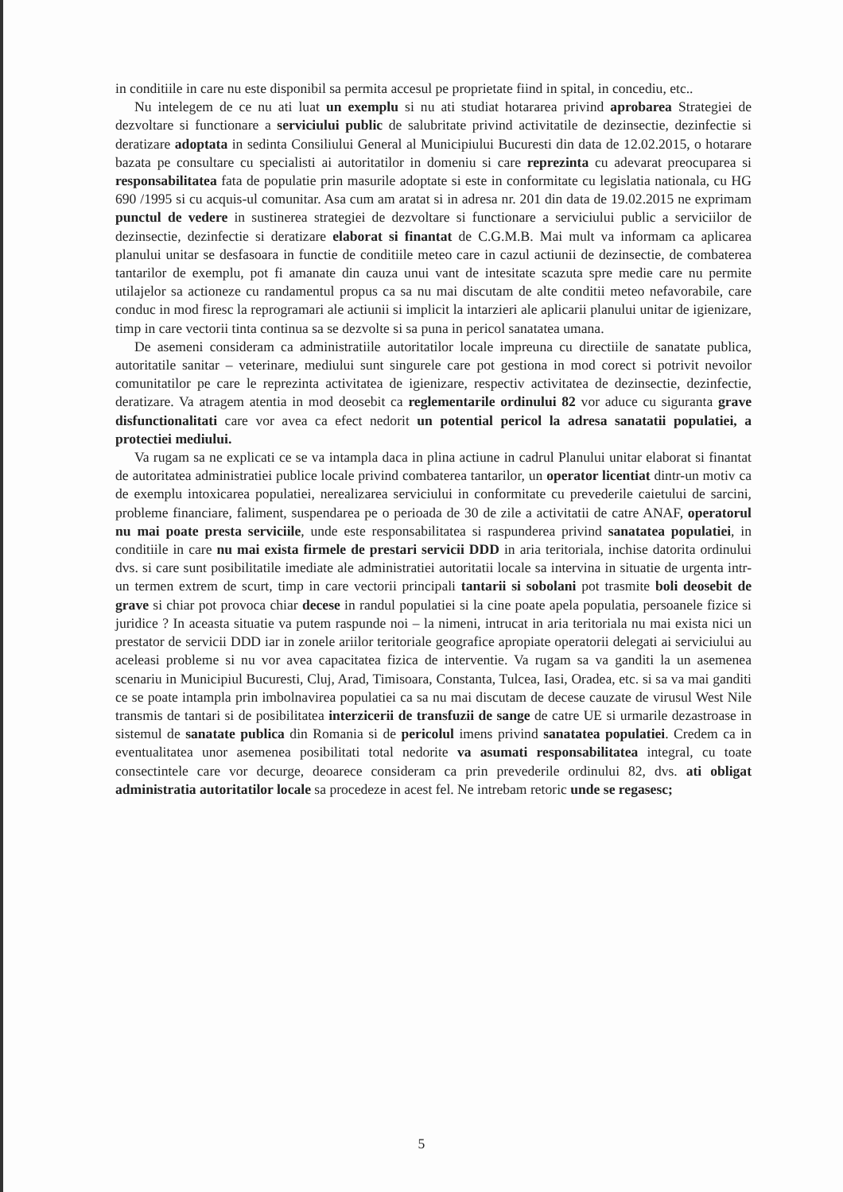in conditiile in care nu este disponibil sa permita accesul pe proprietate fiind in spital, in concediu, etc..
Nu intelegem de ce nu ati luat un exemplu si nu ati studiat hotararea privind aprobarea Strategiei de dezvoltare si functionare a serviciului public de salubritate privind activitatile de dezinsectie, dezinfectie si deratizare adoptata in sedinta Consiliului General al Municipiului Bucuresti din data de 12.02.2015, o hotarare bazata pe consultare cu specialisti ai autoritatilor in domeniu si care reprezinta cu adevarat preocuparea si responsabilitatea fata de populatie prin masurile adoptate si este in conformitate cu legislatia nationala, cu HG 690 /1995 si cu acquis-ul comunitar. Asa cum am aratat si in adresa nr. 201 din data de 19.02.2015 ne exprimam punctul de vedere in sustinerea strategiei de dezvoltare si functionare a serviciului public a serviciilor de dezinsectie, dezinfectie si deratizare elaborat si finantat de C.G.M.B. Mai mult va informam ca aplicarea planului unitar se desfasoara in functie de conditiile meteo care in cazul actiunii de dezinsectie, de combaterea tantarilor de exemplu, pot fi amanate din cauza unui vant de intesitate scazuta spre medie care nu permite utilajelor sa actioneze cu randamentul propus ca sa nu mai discutam de alte conditii meteo nefavorabile, care conduc in mod firesc la reprogramari ale actiunii si implicit la intarzieri ale aplicarii planului unitar de igienizare, timp in care vectorii tinta continua sa se dezvolte si sa puna in pericol sanatatea umana.
De asemeni consideram ca administratiile autoritatilor locale impreuna cu directiile de sanatate publica, autoritatile sanitar – veterinare, mediului sunt singurele care pot gestiona in mod corect si potrivit nevoilor comunitatilor pe care le reprezinta activitatea de igienizare, respectiv activitatea de dezinsectie, dezinfectie, deratizare. Va atragem atentia in mod deosebit ca reglementarile ordinului 82 vor aduce cu siguranta grave disfunctionalitati care vor avea ca efect nedorit un potential pericol la adresa sanatatii populatiei, a protectiei mediului.
Va rugam sa ne explicati ce se va intampla daca in plina actiune in cadrul Planului unitar elaborat si finantat de autoritatea administratiei publice locale privind combaterea tantarilor, un operator licentiat dintr-un motiv ca de exemplu intoxicarea populatiei, nerealizarea serviciului in conformitate cu prevederile caietului de sarcini, probleme financiare, faliment, suspendarea pe o perioada de 30 de zile a activitatii de catre ANAF, operatorul nu mai poate presta serviciile, unde este responsabilitatea si raspunderea privind sanatatea populatiei, in conditiile in care nu mai exista firmele de prestari servicii DDD in aria teritoriala, inchise datorita ordinului dvs. si care sunt posibilitatile imediate ale administratiei autoritatii locale sa intervina in situatie de urgenta intr-un termen extrem de scurt, timp in care vectorii principali tantarii si sobolani pot trasmite boli deosebit de grave si chiar pot provoca chiar decese in randul populatiei si la cine poate apela populatia, persoanele fizice si juridice ? In aceasta situatie va putem raspunde noi – la nimeni, intrucat in aria teritoriala nu mai exista nici un prestator de servicii DDD iar in zonele ariilor teritoriale geografice apropiate operatorii delegati ai serviciului au aceleasi probleme si nu vor avea capacitatea fizica de interventie. Va rugam sa va ganditi la un asemenea scenariu in Municipiul Bucuresti, Cluj, Arad, Timisoara, Constanta, Tulcea, Iasi, Oradea, etc. si sa va mai ganditi ce se poate intampla prin imbolnavirea populatiei ca sa nu mai discutam de decese cauzate de virusul West Nile transmis de tantari si de posibilitatea interzicerii de transfuzii de sange de catre UE si urmarile dezastroase in sistemul de sanatate publica din Romania si de pericolul imens privind sanatatea populatiei. Credem ca in eventualitatea unor asemenea posibilitati total nedorite va asumati responsabilitatea integral, cu toate consectintele care vor decurge, deoarece consideram ca prin prevederile ordinului 82, dvs. ati obligat administratia autoritatilor locale sa procedeze in acest fel. Ne intrebam retoric unde se regasesc;
5